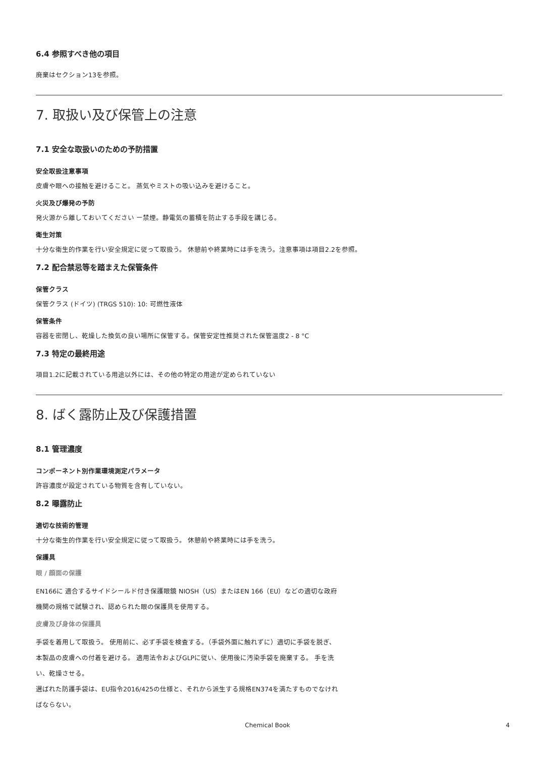6.4 参照すべき他の項目
廃棄はセクション13を参照。
7. 取扱い及び保管上の注意
7.1 安全な取扱いのための予防措置
安全取扱注意事項
皮膚や眼への接触を避けること。 蒸気やミストの吸い込みを避けること。
火災及び爆発の予防
発火源から離しておいてください ー禁煙。静電気の蓄積を防止する手段を講じる。
衛生対策
十分な衛生的作業を行い安全規定に従って取扱う。 休憩前や終業時には手を洗う。注意事項は項目2.2を参照。
7.2 配合禁忌等を踏まえた保管条件
保管クラス
保管クラス (ドイツ) (TRGS 510): 10: 可燃性液体
保管条件
容器を密閉し、乾燥した換気の良い場所に保管する。保管安定性推奨された保管温度2 - 8 °C
7.3 特定の最終用途
項目1.2に記載されている用途以外には、その他の特定の用途が定められていない
8. ばく露防止及び保護措置
8.1 管理濃度
コンポーネント別作業環境測定パラメータ
許容濃度が設定されている物質を含有していない。
8.2 曝露防止
適切な技術的管理
十分な衛生的作業を行い安全規定に従って取扱う。 休憩前や終業時には手を洗う。
保護具
眼 / 顔面の保護
EN166に 適合するサイドシールド付き保護眼鏡 NIOSH（US）またはEN 166（EU）などの適切な政府機関の規格で試験され、認められた眼の保護具を使用する。
皮膚及び身体の保護具
手袋を着用して取扱う。 使用前に、必ず手袋を検査する。（手袋外面に触れずに）適切に手袋を脱ぎ、本製品の皮膚への付着を避ける。 適用法令およびGLPに従い、使用後に汚染手袋を廃棄する。 手を洗い、乾燥させる。
選ばれた防護手袋は、EU指令2016/425の仕様と、それから派生する規格EN374を満たすものでなければならない。
Chemical Book 4